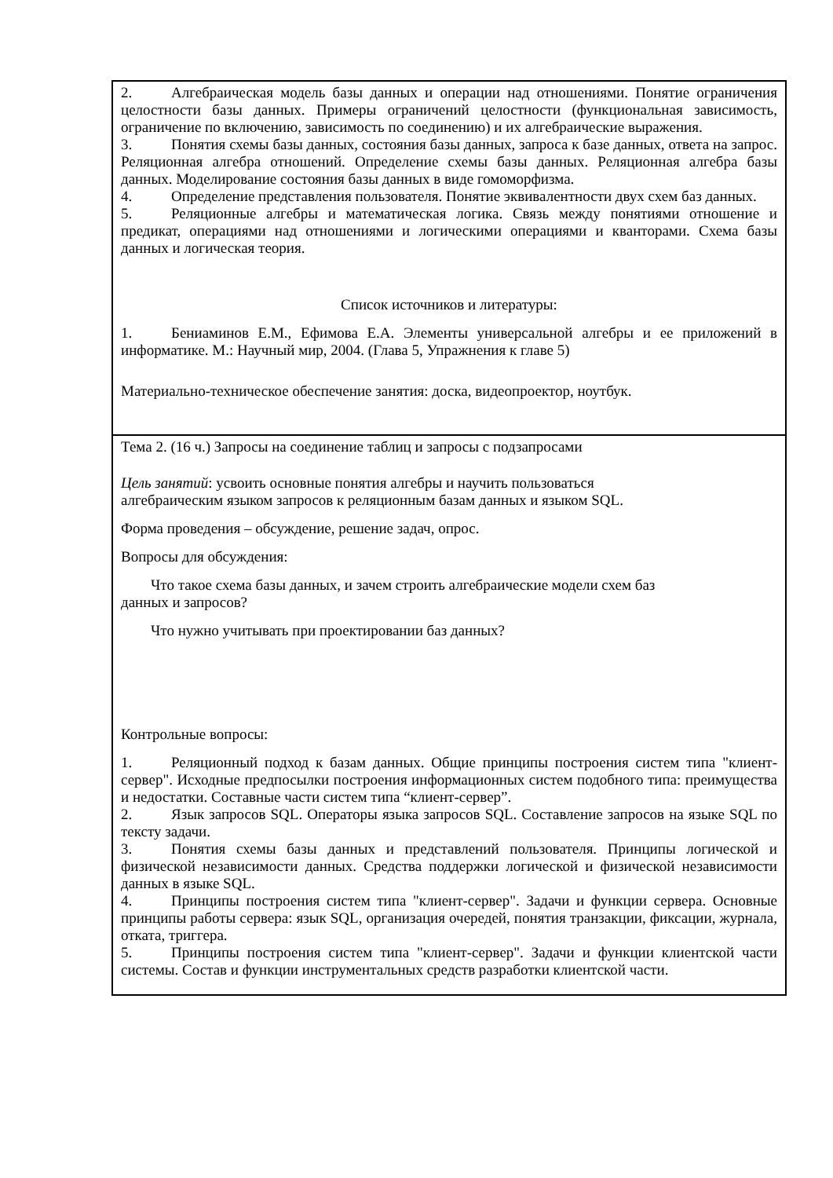| 2. Алгебраическая модель базы данных и операции над отношениями. Понятие ограничения целостности базы данных. Примеры ограничений целостности (функциональная зависимость, ограничение по включению, зависимость по соединению) и их алгебраические выражения. 3. Понятия схемы базы данных, состояния базы данных, запроса к базе данных, ответа на запрос. Реляционная алгебра отношений. Определение схемы базы данных. Реляционная алгебра базы данных. Моделирование состояния базы данных в виде гомоморфизма. 4. Определение представления пользователя. Понятие эквивалентности двух схем баз данных. 5. Реляционные алгебры и математическая логика. Связь между понятиями отношение и предикат, операциями над отношениями и логическими операциями и кванторами. Схема базы данных и логическая теория. Список источников и литературы: 1. Бениаминов Е.М., Ефимова Е.А. Элементы универсальной алгебры и ее приложений в информатике. М.: Научный мир, 2004. (Глава 5, Упражнения к главе 5) Материально-техническое обеспечение занятия: доска, видеопроектор, ноутбук. |
| Тема 2. (16 ч.) Запросы на соединение таблиц и запросы с подзапросами Цель занятий : усвоить основные понятия алгебры и научить пользоваться алгебраическим языком запросов к реляционным базам данных и языком SQL. Форма проведения – обсуждение, решение задач, опрос. Вопросы для обсуждения: Что такое схема базы данных, и зачем строить алгебраические модели схем баз данных и запросов? Что нужно учитывать при проектировании баз данных? Контрольные вопросы: 1. Реляционный подход к базам данных. Общие принципы построения систем типа "клиент-сервер". Исходные предпосылки построения информационных систем подобного типа: преимущества и недостатки. Составные части систем типа “клиент-сервер”. 2. Язык запросов SQL. Операторы языка запросов SQL. Составление запросов на языке SQL по тексту задачи. 3. Понятия схемы базы данных и представлений пользователя. Принципы логической и физической независимости данных. Средства поддержки логической и физической независимости данных в языке SQL. 4. Принципы построения систем типа "клиент-сервер". Задачи и функции сервера. Основные принципы работы сервера: язык SQL, организация очередей, понятия транзакции, фиксации, журнала, отката, триггера. 5. Принципы построения систем типа "клиент-сервер". Задачи и функции клиентской части системы. Состав и функции инструментальных средств разработки клиентской части. |